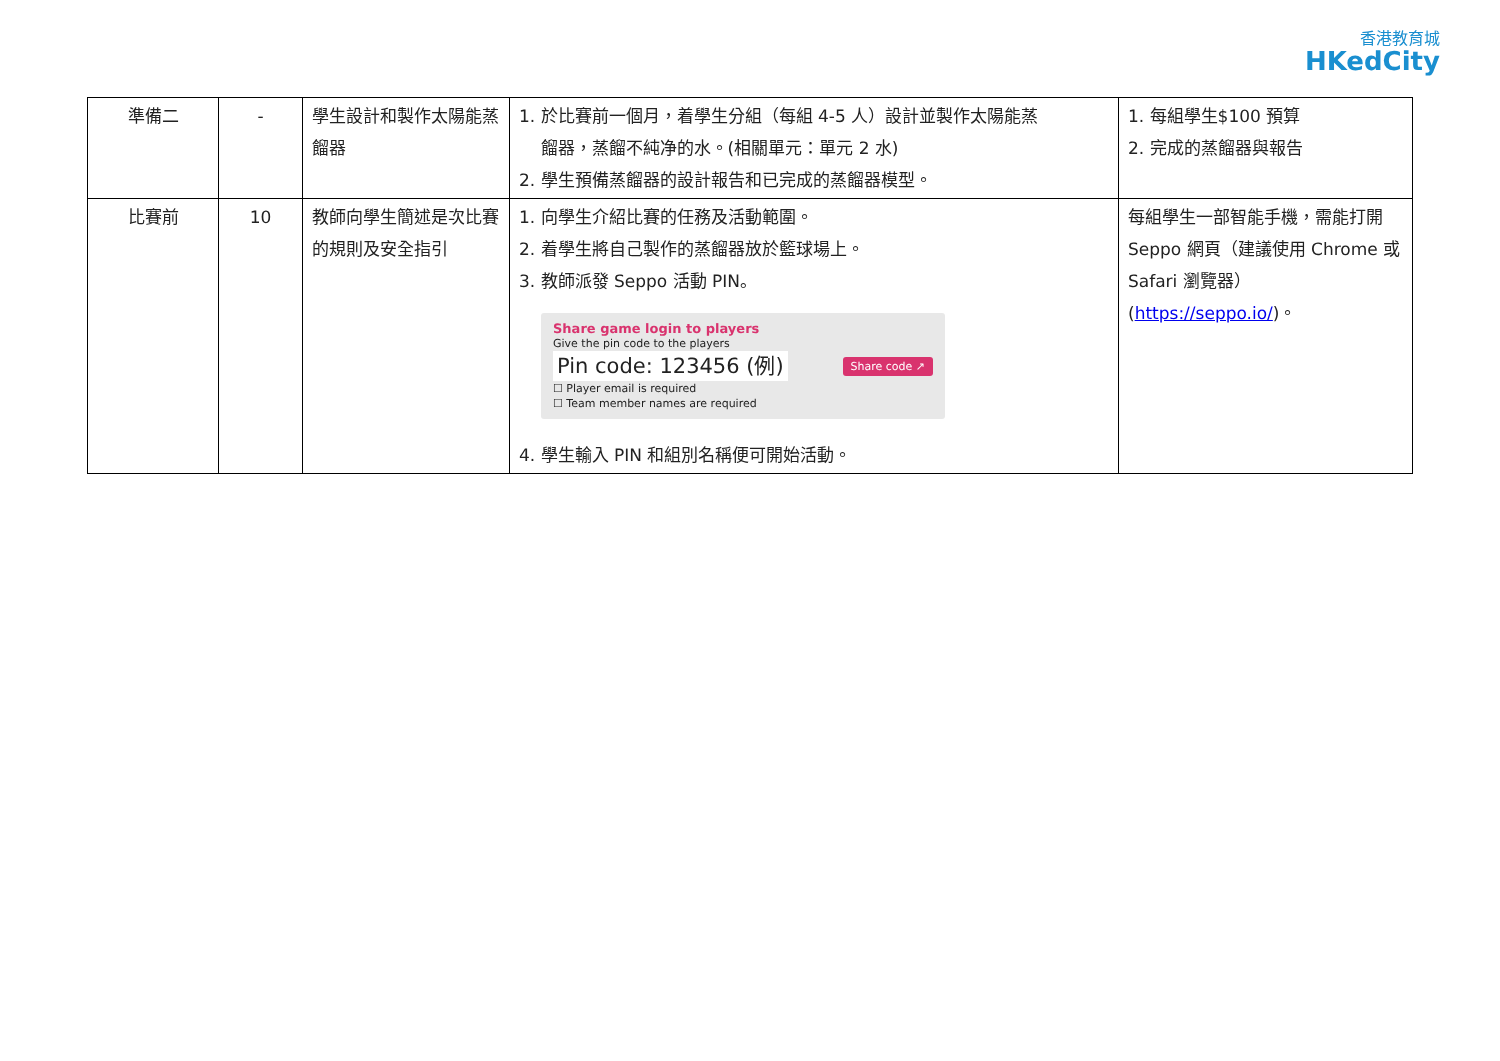香港教育城
HKedCity
| 準備二 | - | 學生設計和製作太陽能蒸餾器 | 1. 於比賽前一個月，着學生分組（每組 4-5 人）設計並製作太陽能蒸 餾器，蒸餾不純净的水。(相關單元：單元 2 水) 2. 學生預備蒸餾器的設計報告和已完成的蒸餾器模型。 | 1. 每組學生$100 預算 2. 完成的蒸餾器與報告 |
| 比賽前 | 10 | 教師向學生簡述是次比賽的規則及安全指引 | 1. 向學生介紹比賽的任務及活動範圍。 2. 着學生將自己製作的蒸餾器放於籃球場上。 3. 教師派發 Seppo 活動 PIN。 Share game login to players Give the pin code to the players Share code ↗ Pin code: 123456 (例) ☐ Player email is required ☐ Team member names are required 4. 學生輸入 PIN 和組別名稱便可開始活動。 | 每組學生一部智能手機，需能打開 Seppo 網頁（建議使用 Chrome 或 Safari 瀏覽器）( https://seppo.io/ )。 |